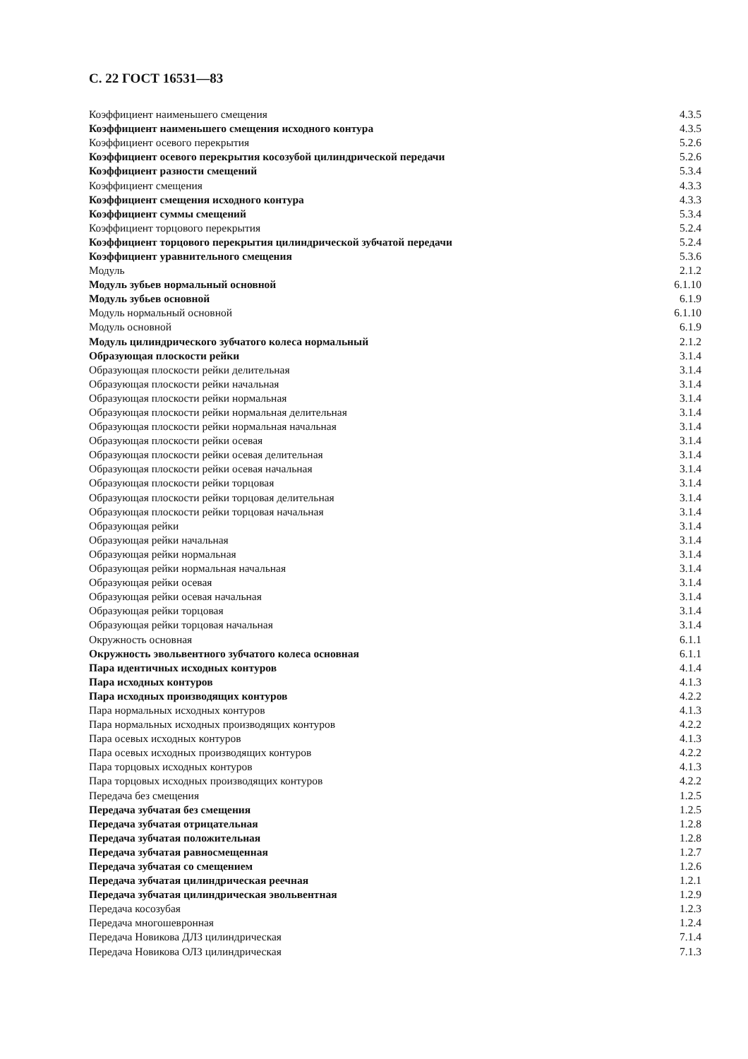С. 22 ГОСТ 16531—83
| Коэффициент наименьшего смещения | 4.3.5 |
| Коэффициент наименьшего смещения исходного контура | 4.3.5 |
| Коэффициент осевого перекрытия | 5.2.6 |
| Коэффициент осевого перекрытия косозубой цилиндрической передачи | 5.2.6 |
| Коэффициент разности смещений | 5.3.4 |
| Коэффициент смещения | 4.3.3 |
| Коэффициент смещения исходного контура | 4.3.3 |
| Коэффициент суммы смещений | 5.3.4 |
| Коэффициент торцового перекрытия | 5.2.4 |
| Коэффициент торцового перекрытия цилиндрической зубчатой передачи | 5.2.4 |
| Коэффициент уравнительного смещения | 5.3.6 |
| Модуль | 2.1.2 |
| Модуль зубьев нормальный основной | 6.1.10 |
| Модуль зубьев основной | 6.1.9 |
| Модуль нормальный основной | 6.1.10 |
| Модуль основной | 6.1.9 |
| Модуль цилиндрического зубчатого колеса нормальный | 2.1.2 |
| Образующая плоскости рейки | 3.1.4 |
| Образующая плоскости рейки делительная | 3.1.4 |
| Образующая плоскости рейки начальная | 3.1.4 |
| Образующая плоскости рейки нормальная | 3.1.4 |
| Образующая плоскости рейки нормальная делительная | 3.1.4 |
| Образующая плоскости рейки нормальная начальная | 3.1.4 |
| Образующая плоскости рейки осевая | 3.1.4 |
| Образующая плоскости рейки осевая делительная | 3.1.4 |
| Образующая плоскости рейки осевая начальная | 3.1.4 |
| Образующая плоскости рейки торцовая | 3.1.4 |
| Образующая плоскости рейки торцовая делительная | 3.1.4 |
| Образующая плоскости рейки торцовая начальная | 3.1.4 |
| Образующая рейки | 3.1.4 |
| Образующая рейки начальная | 3.1.4 |
| Образующая рейки нормальная | 3.1.4 |
| Образующая рейки нормальная начальная | 3.1.4 |
| Образующая рейки осевая | 3.1.4 |
| Образующая рейки осевая начальная | 3.1.4 |
| Образующая рейки торцовая | 3.1.4 |
| Образующая рейки торцовая начальная | 3.1.4 |
| Окружность основная | 6.1.1 |
| Окружность эвольвентного зубчатого колеса основная | 6.1.1 |
| Пара идентичных исходных контуров | 4.1.4 |
| Пара исходных контуров | 4.1.3 |
| Пара исходных производящих контуров | 4.2.2 |
| Пара нормальных исходных контуров | 4.1.3 |
| Пара нормальных исходных производящих контуров | 4.2.2 |
| Пара осевых исходных контуров | 4.1.3 |
| Пара осевых исходных производящих контуров | 4.2.2 |
| Пара торцовых исходных контуров | 4.1.3 |
| Пара торцовых исходных производящих контуров | 4.2.2 |
| Передача без смещения | 1.2.5 |
| Передача зубчатая без смещения | 1.2.5 |
| Передача зубчатая отрицательная | 1.2.8 |
| Передача зубчатая положительная | 1.2.8 |
| Передача зубчатая равносмещенная | 1.2.7 |
| Передача зубчатая со смещением | 1.2.6 |
| Передача зубчатая цилиндрическая реечная | 1.2.1 |
| Передача зубчатая цилиндрическая эвольвентная | 1.2.9 |
| Передача косозубая | 1.2.3 |
| Передача многошевронная | 1.2.4 |
| Передача Новикова ДЛЗ цилиндрическая | 7.1.4 |
| Передача Новикова ОЛЗ цилиндрическая | 7.1.3 |